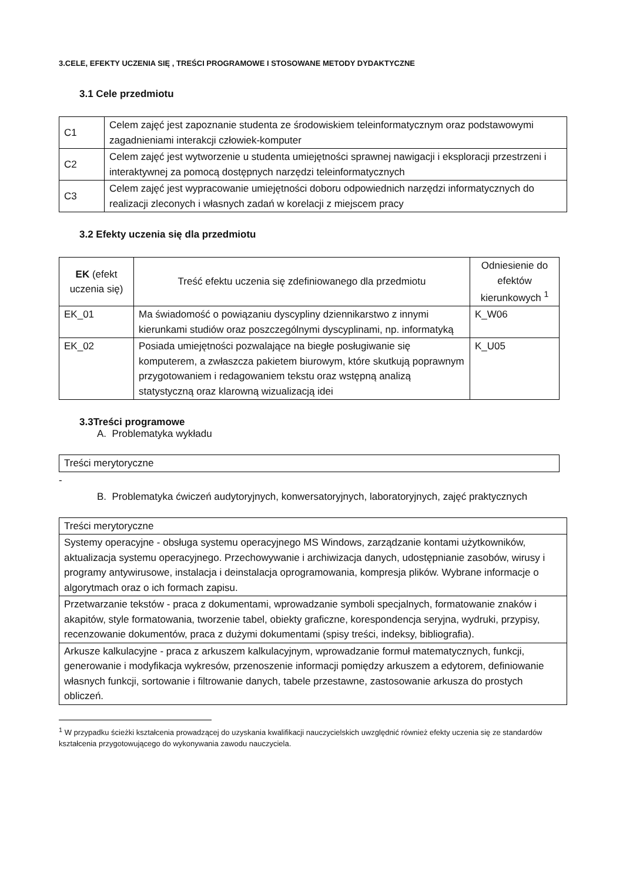3.CELE, EFEKTY UCZENIA SIĘ , TREŚCI PROGRAMOWE I STOSOWANE METODY DYDAKTYCZNE
3.1 Cele przedmiotu
| C1 | Celem zajęć jest zapoznanie studenta ze środowiskiem teleinformatycznym oraz podstawowymi zagadnieniami interakcji człowiek-komputer |
| C2 | Celem zajęć jest wytworzenie u studenta umiejętności sprawnej nawigacji i eksploracji przestrzeni i interaktywnej za pomocą dostępnych narzędzi teleinformatycznych |
| C3 | Celem zajęć jest wypracowanie umiejętności doboru odpowiednich narzędzi informatycznych do realizacji zleconych i własnych zadań w korelacji z miejscem pracy |
3.2 Efekty uczenia się dla przedmiotu
| EK (efekt uczenia się) | Treść efektu uczenia się zdefiniowanego dla przedmiotu | Odniesienie do efektów kierunkowych <sup>1</sup> |
| --- | --- | --- |
| EK_01 | Ma świadomość o powiązaniu dyscypliny dziennikarstwo z innymi kierunkami studiów oraz poszczególnymi dyscyplinami, np. informatyką | K_W06 |
| EK_02 | Posiada umiejętności pozwalające na biegłe posługiwanie się komputerem, a zwłaszcza pakietem biurowym, które skutkują poprawnym przygotowaniem i redagowaniem tekstu oraz wstępną analizą statystyczną oraz klarowną wizualizacją idei | K_U05 |
3.3Treści programowe
A. Problematyka wykładu
| Treści merytoryczne |
-
B. Problematyka ćwiczeń audytoryjnych, konwersatoryjnych, laboratoryjnych, zajęć praktycznych
| Treści merytoryczne |
| Systemy operacyjne - obsługa systemu operacyjnego MS Windows, zarządzanie kontami użytkowników, aktualizacja systemu operacyjnego. Przechowywanie i archiwizacja danych, udostępnianie zasobów, wirusy i programy antywirusowe, instalacja i deinstalacja oprogramowania, kompresja plików. Wybrane informacje o algorytmach oraz o ich formach zapisu. |
| Przetwarzanie tekstów - praca z dokumentami, wprowadzanie symboli specjalnych, formatowanie znaków i akapitów, style formatowania, tworzenie tabel, obiekty graficzne, korespondencja seryjna, wydruki, przypisy, recenzowanie dokumentów, praca z dużymi dokumentami (spisy treści, indeksy, bibliografia). |
| Arkusze kalkulacyjne - praca z arkuszem kalkulacyjnym, wprowadzanie formuł matematycznych, funkcji, generowanie i modyfikacja wykresów, przenoszenie informacji pomiędzy arkuszem a edytorem, definiowanie własnych funkcji, sortowanie i filtrowanie danych, tabele przestawne, zastosowanie arkusza do prostych obliczeń. |
<sup>1</sup> W przypadku ścieżki kształcenia prowadzącej do uzyskania kwalifikacji nauczycielskich uwzględnić również efekty uczenia się ze standardów kształcenia przygotowującego do wykonywania zawodu nauczyciela.